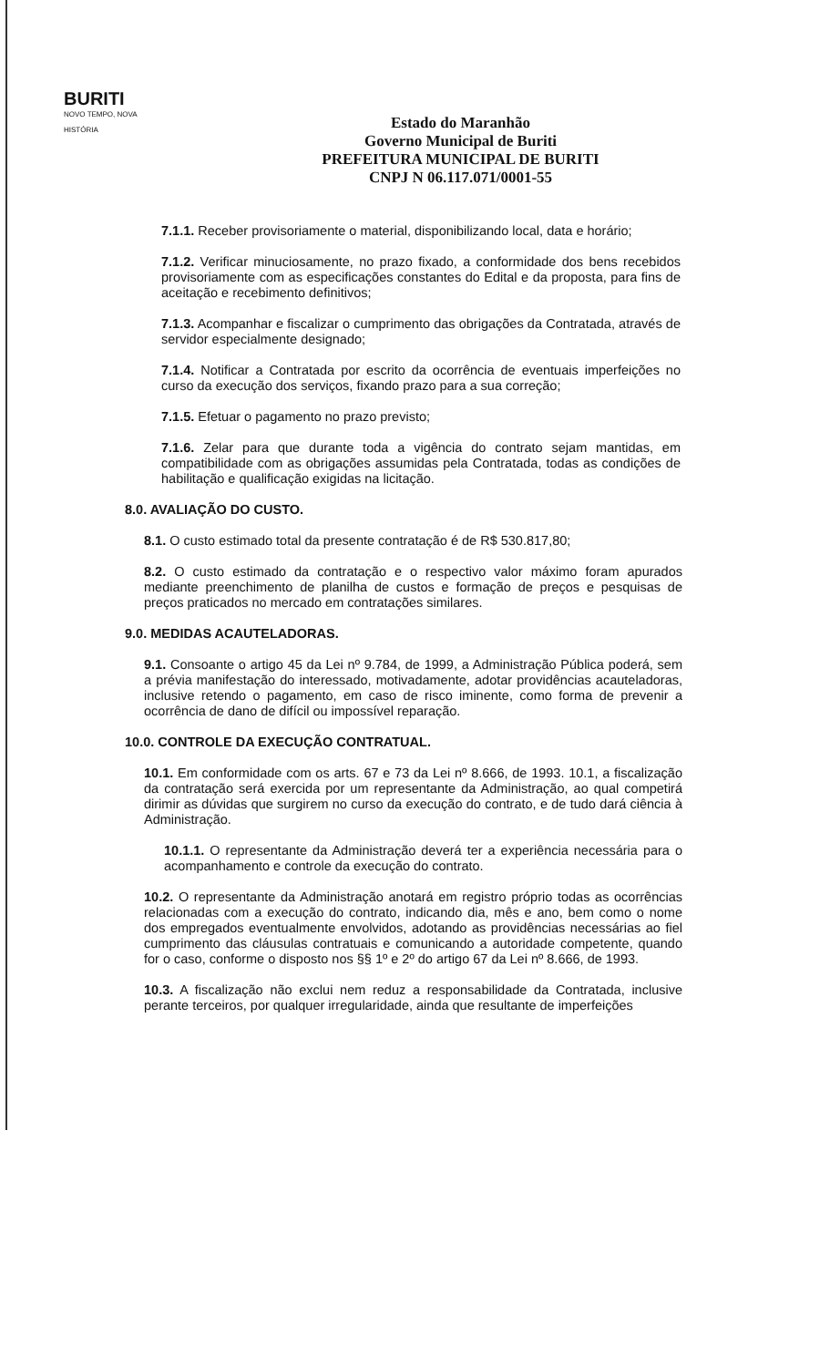BURITI
NOVO TEMPO, NOVA HISTÓRIA
Estado do Maranhão
Governo Municipal de Buriti
PREFEITURA MUNICIPAL DE BURITI
CNPJ N 06.117.071/0001-55
7.1.1. Receber provisoriamente o material, disponibilizando local, data e horário;
7.1.2. Verificar minuciosamente, no prazo fixado, a conformidade dos bens recebidos provisoriamente com as especificações constantes do Edital e da proposta, para fins de aceitação e recebimento definitivos;
7.1.3. Acompanhar e fiscalizar o cumprimento das obrigações da Contratada, através de servidor especialmente designado;
7.1.4. Notificar a Contratada por escrito da ocorrência de eventuais imperfeições no curso da execução dos serviços, fixando prazo para a sua correção;
7.1.5. Efetuar o pagamento no prazo previsto;
7.1.6. Zelar para que durante toda a vigência do contrato sejam mantidas, em compatibilidade com as obrigações assumidas pela Contratada, todas as condições de habilitação e qualificação exigidas na licitação.
8.0. AVALIAÇÃO DO CUSTO.
8.1. O custo estimado total da presente contratação é de R$ 530.817,80;
8.2. O custo estimado da contratação e o respectivo valor máximo foram apurados mediante preenchimento de planilha de custos e formação de preços e pesquisas de preços praticados no mercado em contratações similares.
9.0. MEDIDAS ACAUTELADORAS.
9.1. Consoante o artigo 45 da Lei nº 9.784, de 1999, a Administração Pública poderá, sem a prévia manifestação do interessado, motivadamente, adotar providências acauteladoras, inclusive retendo o pagamento, em caso de risco iminente, como forma de prevenir a ocorrência de dano de difícil ou impossível reparação.
10.0. CONTROLE DA EXECUÇÃO CONTRATUAL.
10.1. Em conformidade com os arts. 67 e 73 da Lei nº 8.666, de 1993. 10.1, a fiscalização da contratação será exercida por um representante da Administração, ao qual competirá dirimir as dúvidas que surgirem no curso da execução do contrato, e de tudo dará ciência à Administração.
10.1.1. O representante da Administração deverá ter a experiência necessária para o acompanhamento e controle da execução do contrato.
10.2. O representante da Administração anotará em registro próprio todas as ocorrências relacionadas com a execução do contrato, indicando dia, mês e ano, bem como o nome dos empregados eventualmente envolvidos, adotando as providências necessárias ao fiel cumprimento das cláusulas contratuais e comunicando a autoridade competente, quando for o caso, conforme o disposto nos §§ 1º e 2º do artigo 67 da Lei nº 8.666, de 1993.
10.3. A fiscalização não exclui nem reduz a responsabilidade da Contratada, inclusive perante terceiros, por qualquer irregularidade, ainda que resultante de imperfeições